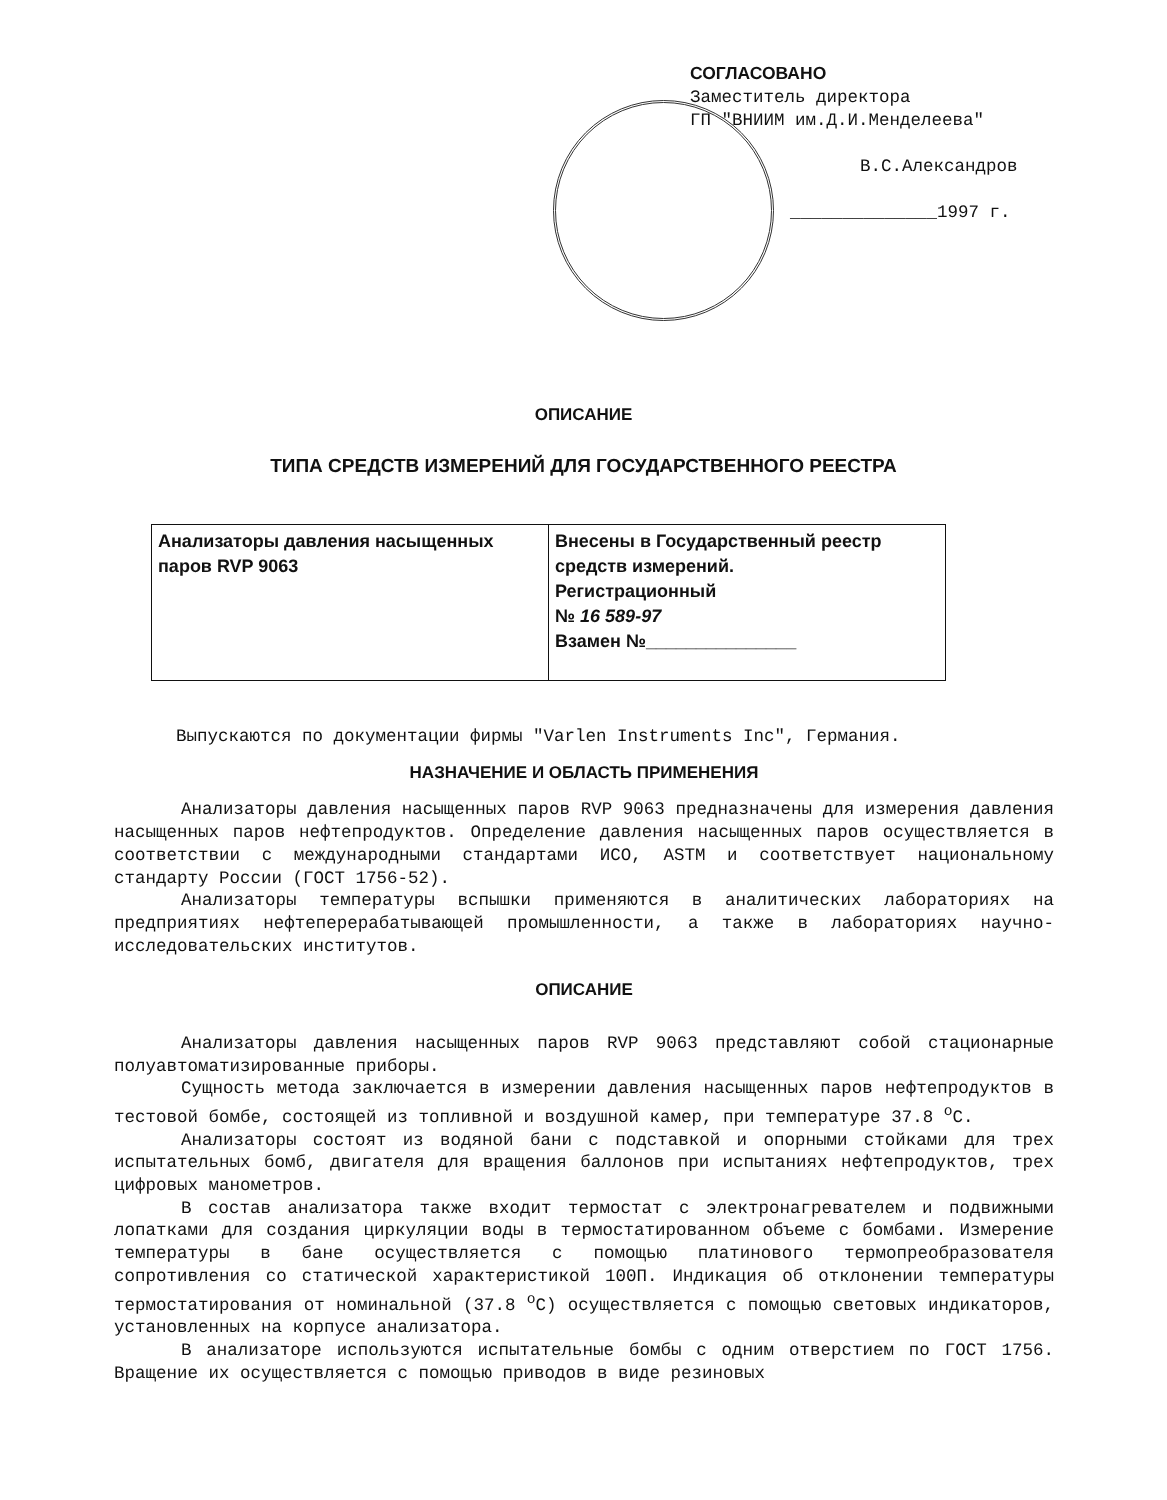СОГЛАСОВАНО
Заместитель директора
ГП "ВНИИМ им.Д.И.Менделеева"
В.С.Александров
______________1997 г.
ОПИСАНИЕ
ТИПА СРЕДСТВ ИЗМЕРЕНИЙ ДЛЯ ГОСУДАРСТВЕННОГО РЕЕСТРА
| Анализаторы давления насыщенных паров RVP 9063 | Внесены в Государственный реестр средств измерений. Регистрационный № 16 589-97 Взамен №_______________ |
Выпускаются по документации фирмы "Varlen Instruments Inc", Германия.
НАЗНАЧЕНИЕ И ОБЛАСТЬ ПРИМЕНЕНИЯ
Анализаторы давления насыщенных паров RVP 9063 предназначены для измерения давления насыщенных паров нефтепродуктов. Определение давления насыщенных паров осуществляется в соответствии с международными стандартами ИСО, ASTM и соответствует национальному стандарту России (ГОСТ 1756-52).
Анализаторы температуры вспышки применяются в аналитических лабораториях на предприятиях нефтеперерабатывающей промышленности, а также в лабораториях научно-исследовательских институтов.
ОПИСАНИЕ
Анализаторы давления насыщенных паров RVP 9063 представляют собой стационарные полуавтоматизированные приборы.
Сущность метода заключается в измерении давления насыщенных паров нефтепродуктов в тестовой бомбе, состоящей из топливной и воздушной камер, при температуре 37.8 <sup>o</sup>С.
Анализаторы состоят из водяной бани с подставкой и опорными стойками для трех испытательных бомб, двигателя для вращения баллонов при испытаниях нефтепродуктов, трех цифровых манометров.
В состав анализатора также входит термостат с электронагревателем и подвижными лопатками для создания циркуляции воды в термостатированном объеме с бомбами. Измерение температуры в бане осуществляется с помощью платинового термопреобразователя сопротивления со статической характеристикой 100П. Индикация об отклонении температуры термостатирования от номинальной (37.8 <sup>o</sup>С) осуществляется с помощью световых индикаторов, установленных на корпусе анализатора.
В анализаторе используются испытательные бомбы с одним отверстием по ГОСТ 1756. Вращение их осуществляется с помощью приводов в виде резиновых